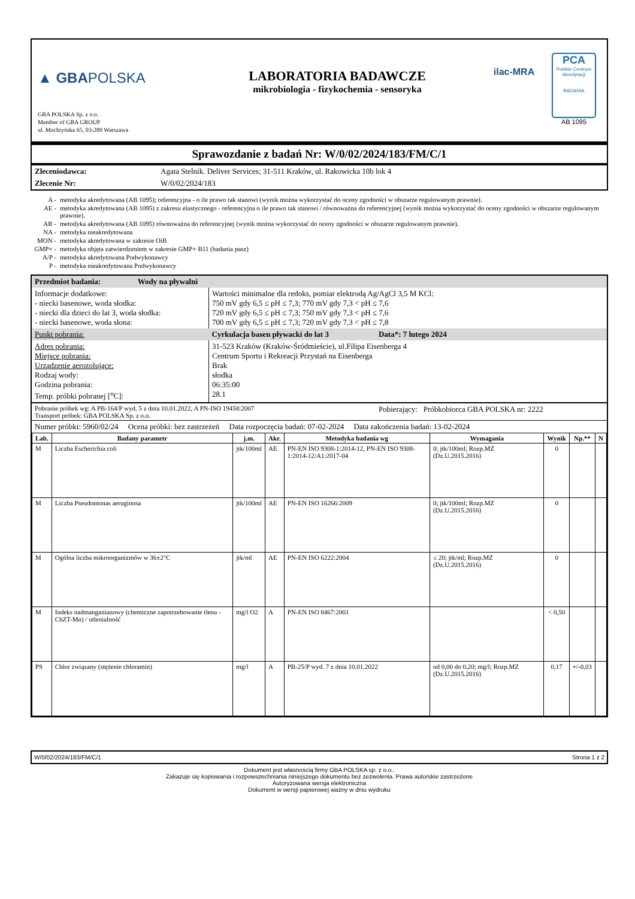▲ GBAPOLSKA
GBA POLSKA Sp. z o.o.
Member of GBA GROUP
ul. Mochtyńska 65, 03-289 Warszawa
LABORATORIA BADAWCZE
mikrobiologia - fizykochemia - sensoryka
ilac-MRA
PCA
Polskie Centrum Akredytacji
BADANIA
AB 1095
Sprawozdanie z badań Nr: W/0/02/2024/183/FM/C/1
| Zleceniodawca: | Agata Stelnik. Deliver Services; 31-511 Kraków, ul. Rakowicka 10b lok 4 |
| Zlecenie Nr: | W/0/02/2024/183 |
| A - | metodyka akredytowana (AB 1095); referencyjna - o ile prawo tak stanowi (wynik można wykorzystać do oceny zgodności w obszarze regulowanym prawnie). |
| AE - | metodyka akredytowana (AB 1095) z zakresu elastycznego - referencyjna o ile prawo tak stanowi / równoważna do referencyjnej (wynik można wykorzystać do oceny zgodności w obszarze regulowanym prawnie). |
| AR - | metodyka akredytowana (AB 1095) równoważna do referencyjnej (wynik można wykorzystać do oceny zgodności w obszarze regulowanym prawnie). |
| NA - | metodyka nieakredytowana |
| MON - | metodyka akredytowana w zakresie OiB |
| GMP+ - | metodyka objęta zatwierdzeniem w zakresie GMP+ B11 (badania pasz) |
| A/P - | metodyka akredytowana Podwykonawcy |
| P - | metodyka nieakredytowana Podwykonawcy |
| Przedmiot badania: Wody na pływalni | | |
| Informacje dodatkowe: - niecki basenowe, woda słodka: - niecki dla dzieci do lat 3, woda słodka: - niecki basenowe, woda słona: | Wartości minimalne dla redoks, pomiar elektrodą Ag/AgCl 3,5 M KCl: 750 mV gdy 6,5 ≤ pH ≤ 7,3; 770 mV gdy 7,3 < pH ≤ 7,6 720 mV gdy 6,5 ≤ pH ≤ 7,3; 750 mV gdy 7,3 < pH ≤ 7,6 700 mV gdy 6,5 ≤ pH ≤ 7,3; 720 mV gdy 7,3 < pH ≤ 7,8 | |
| Punkt pobrania: | Cyrkulacja basen pływacki do lat 3 | Data*: 7 lutego 2024 |
| Adres pobrania: Miejsce pobrania: Urządzenie aerozolujące: Rodzaj wody: Godzina pobrania: Temp. próbki pobranej [<sup>o</sup>C]: | 31-523 Kraków (Kraków-Śródmieście), ul.Filipa Eisenberga 4 Centrum Sportu i Rekreacji Przystań na Eisenberga Brak słodka 06:35:00 28.1 | |
| Pobranie próbek wg: A PB-164/P wyd. 5 z dnia 10.01.2022, A PN-ISO 19458:2007 Transport próbek: GBA POLSKA Sp. z o.o. | | Pobierający: Próbkobiorca GBA POLSKA nr: 2222 |
| Numer próbki: 5960/02/24 Ocena próbki: bez zastrzeżeń Data rozpoczęcia badań: 07-02-2024 Data zakończenia badań: 13-02-2024 | | |
| Lab. | Badany parametr | j.m. | Akr. | Metodyka badania wg | Wymagania | Wynik | Np.** | N |
| --- | --- | --- | --- | --- | --- | --- | --- | --- |
| M | Liczba Escherichia coli | jtk/100ml | AE | PN-EN ISO 9308-1:2014-12, PN-EN ISO 9308-1:2014-12/A1:2017-04 | 0; jtk/100ml; Rozp.MZ (Dz.U.2015.2016) | 0 | | |
| M | Liczba Pseudomonas aeruginosa | jtk/100ml | AE | PN-EN ISO 16266:2009 | 0; jtk/100ml; Rozp.MZ (Dz.U.2015.2016) | 0 | | |
| M | Ogólna liczba mikroorganizmów w 36±2°C | jtk/ml | AE | PN-EN ISO 6222:2004 | ≤ 20; jtk/ml; Rozp.MZ (Dz.U.2015.2016) | 0 | | |
| M | Indeks nadmanganianowy (chemiczne zapotrzebowanie tlenu - ChZT-Mn) / utlenialność | mg/l O2 | A | PN-EN ISO 8467:2001 | | < 0,50 | | |
| PS | Chlor związany (stężenie chloramin) | mg/l | A | PB-25/P wyd. 7 z dnia 10.01.2022 | od 0,00 do 0,20; mg/l; Rozp.MZ (Dz.U.2015.2016) | 0,17 | +/-0,03 | |
W/0/02/2024/183/FM/C/1 Strona 1 z 2
Dokument jest własnością firmy GBA POLSKA sp. z o.o..
Zakazuje się kopiowania i rozpowszechniania niniejszego dokumentu bez zezwolenia. Prawa autorskie zastrzeżone
Autoryzowana wersja elektroniczna
Dokument w wersji papierowej ważny w dniu wydruku